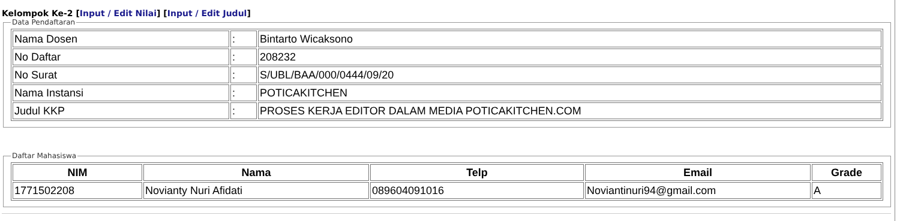Kelompok Ke-2 [Input / Edit Nilai] [Input / Edit Judul]
Data Pendaftaran
| Nama Dosen | : | Bintarto Wicaksono |
| No Daftar | : | 208232 |
| No Surat | : | S/UBL/BAA/000/0444/09/20 |
| Nama Instansi | : | POTICAKITCHEN |
| Judul KKP | : | PROSES KERJA EDITOR DALAM MEDIA POTICAKITCHEN.COM |
Daftar Mahasiswa
| NIM | Nama | Telp | Email | Grade |
| --- | --- | --- | --- | --- |
| 1771502208 | Novianty Nuri Afidati | 089604091016 | Noviantinuri94@gmail.com | A |